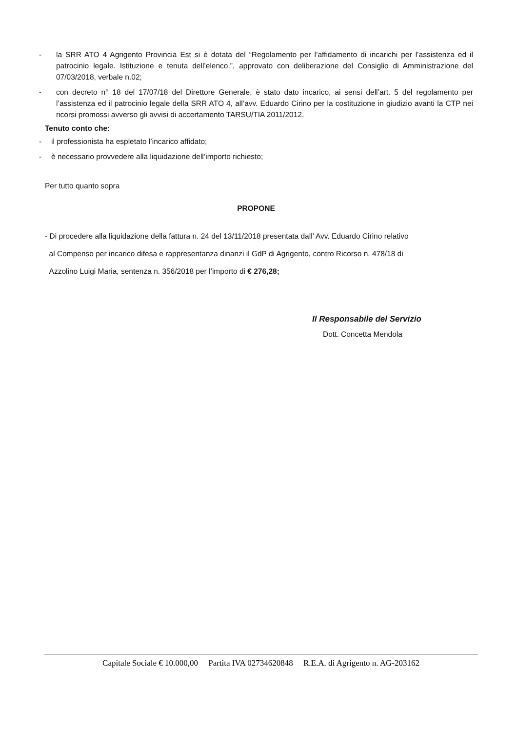- la SRR ATO 4 Agrigento Provincia Est si è dotata del “Regolamento per l’affidamento di incarichi per l’assistenza ed il patrocinio legale. Istituzione e tenuta dell’elenco.”, approvato con deliberazione del Consiglio di Amministrazione del 07/03/2018, verbale n.02;
- con decreto n° 18 del 17/07/18 del Direttore Generale, è stato dato incarico, ai sensi dell’art. 5 del regolamento per l’assistenza ed il patrocinio legale della SRR ATO 4, all’avv. Eduardo Cirino per la costituzione in giudizio avanti la CTP nei ricorsi promossi avverso gli avvisi di accertamento TARSU/TIA 2011/2012.
Tenuto conto che:
- il professionista ha espletato l’incarico affidato;
- è necessario provvedere alla liquidazione dell’importo richiesto;
Per tutto quanto sopra
PROPONE
- Di procedere alla liquidazione della fattura n. 24 del 13/11/2018 presentata dall’ Avv. Eduardo Cirino relativo
al Compenso per incarico difesa e rappresentanza dinanzi il GdP di Agrigento, contro Ricorso n. 478/18 di
Azzolino Luigi Maria, sentenza n. 356/2018 per l’importo di € 276,28;
Il Responsabile del Servizio
Dott. Concetta Mendola
Capitale Sociale € 10.000,00 Partita IVA 02734620848 R.E.A. di Agrigento n. AG-203162